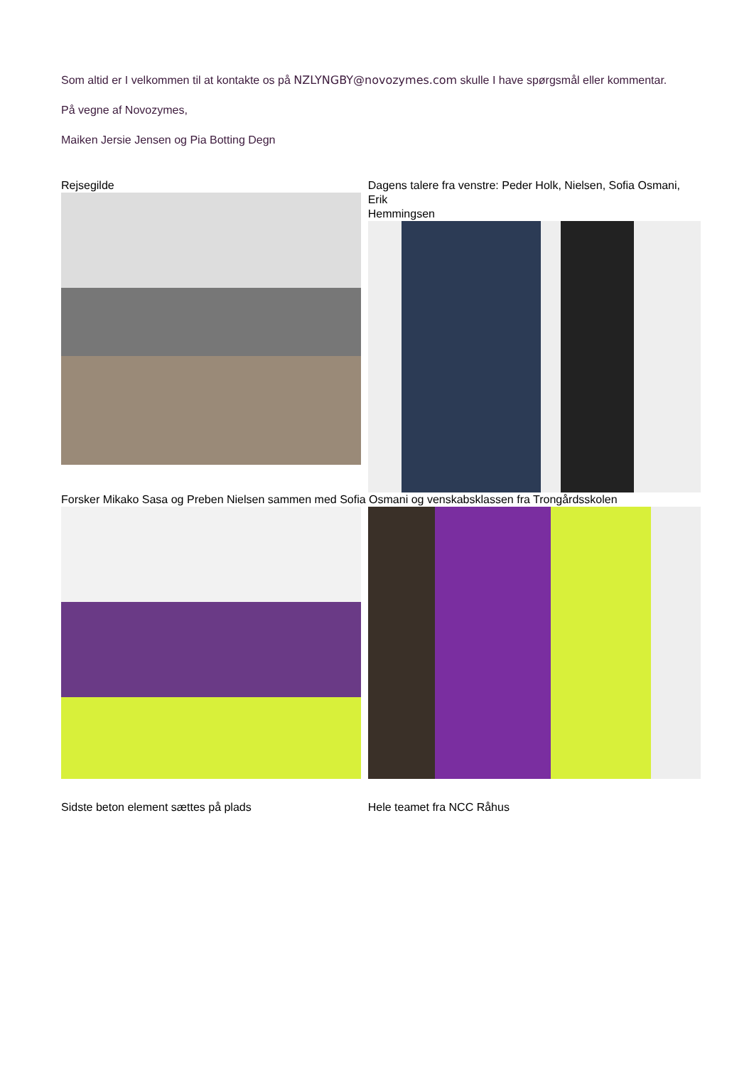Som altid er I velkommen til at kontakte os på NZLYNGBY@novozymes.com skulle I have spørgsmål eller kommentar.
På vegne af Novozymes,
Maiken Jersie Jensen og Pia Botting Degn
Rejsegilde Dagens talere fra venstre: Peder Holk, Nielsen, Sofia Osmani,
Erik
Hemmingsen
Forsker Mikako Sasa og Preben Nielsen sammen med Sofia Osmani og venskabsklassen fra Trongårdsskolen
Sidste beton element sættes på plads Hele teamet fra NCC Råhus